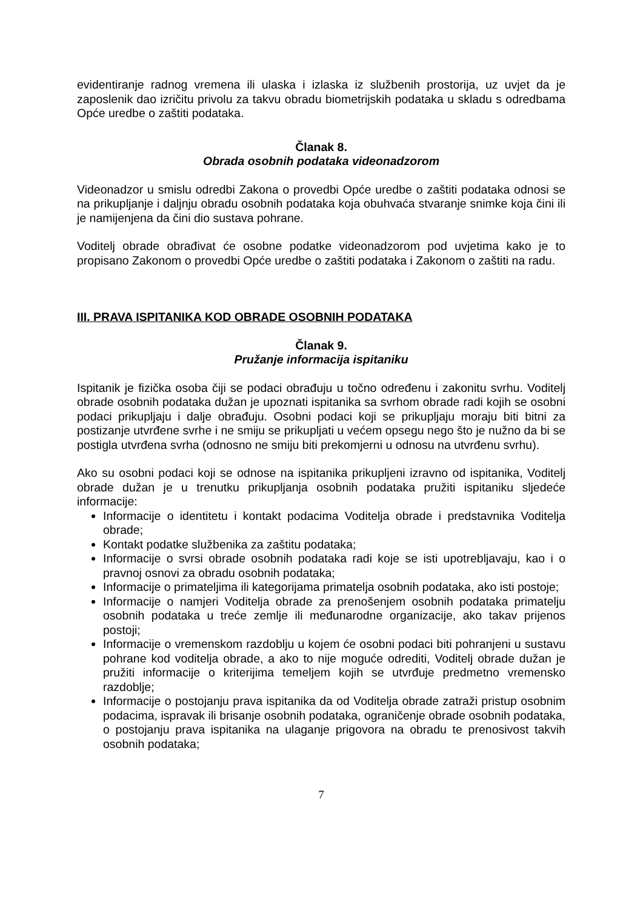evidentiranje radnog vremena ili ulaska i izlaska iz službenih prostorija, uz uvjet da je zaposlenik dao izričitu privolu za takvu obradu biometrijskih podataka u skladu s odredbama Opće uredbe o zaštiti podataka.
Članak 8.
Obrada osobnih podataka videonadzorom
Videonadzor u smislu odredbi Zakona o provedbi Opće uredbe o zaštiti podataka odnosi se na prikupljanje i daljnju obradu osobnih podataka koja obuhvaća stvaranje snimke koja čini ili je namijenjena da čini dio sustava pohrane.
Voditelj obrade obrađivat će osobne podatke videonadzorom pod uvjetima kako je to propisano Zakonom o provedbi Opće uredbe o zaštiti podataka i Zakonom o zaštiti na radu.
III. PRAVA ISPITANIKA KOD OBRADE OSOBNIH PODATAKA
Članak 9.
Pružanje informacija ispitaniku
Ispitanik je fizička osoba čiji se podaci obrađuju u točno određenu i zakonitu svrhu. Voditelj obrade osobnih podataka dužan je upoznati ispitanika sa svrhom obrade radi kojih se osobni podaci prikupljaju i dalje obrađuju. Osobni podaci koji se prikupljaju moraju biti bitni za postizanje utvrđene svrhe i ne smiju se prikupljati u većem opsegu nego što je nužno da bi se postigla utvrđena svrha (odnosno ne smiju biti prekomjerni u odnosu na utvrđenu svrhu).
Ako su osobni podaci koji se odnose na ispitanika prikupljeni izravno od ispitanika, Voditelj obrade dužan je u trenutku prikupljanja osobnih podataka pružiti ispitaniku sljedeće informacije:
Informacije o identitetu i kontakt podacima Voditelja obrade i predstavnika Voditelja obrade;
Kontakt podatke službenika za zaštitu podataka;
Informacije o svrsi obrade osobnih podataka radi koje se isti upotrebljavaju, kao i o pravnoj osnovi za obradu osobnih podataka;
Informacije o primateljima ili kategorijama primatelja osobnih podataka, ako isti postoje;
Informacije o namjeri Voditelja obrade za prenošenjem osobnih podataka primatelju osobnih podataka u treće zemlje ili međunarodne organizacije, ako takav prijenos postoji;
Informacije o vremenskom razdoblju u kojem će osobni podaci biti pohranjeni u sustavu pohrane kod voditelja obrade, a ako to nije moguće odrediti, Voditelj obrade dužan je pružiti informacije o kriterijima temeljem kojih se utvrđuje predmetno vremensko razdoblje;
Informacije o postojanju prava ispitanika da od Voditelja obrade zatraži pristup osobnim podacima, ispravak ili brisanje osobnih podataka, ograničenje obrade osobnih podataka, o postojanju prava ispitanika na ulaganje prigovora na obradu te prenosivost takvih osobnih podataka;
7